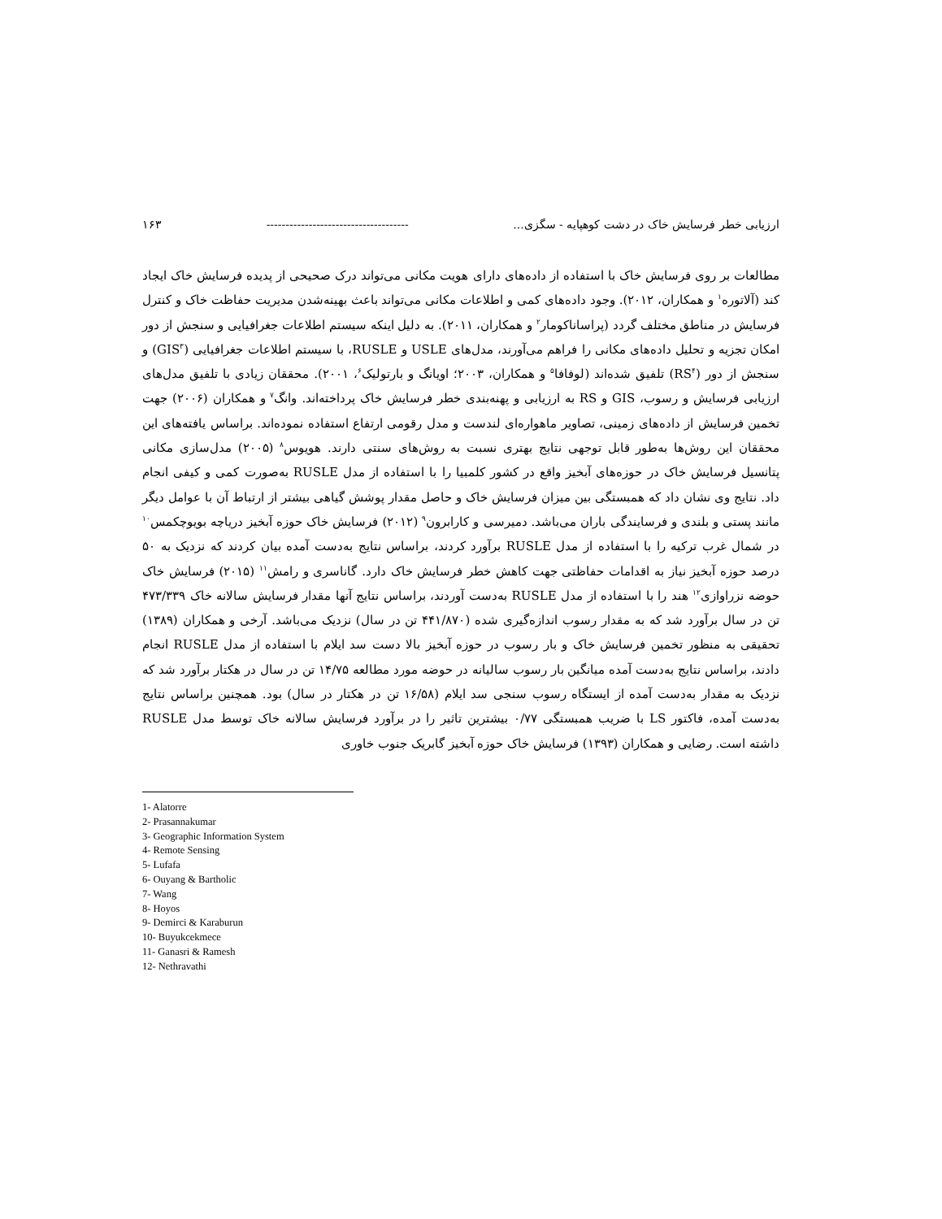ارزیابی خطر فرسایش خاک در دشت کوهپایه - سگزی... ------------------------------------- ۱۶۳
مطالعات بر روی فرسایش خاک با استفاده از داده‌های دارای هویت مکانی می‌تواند درک صحیحی از پدیده فرسایش خاک ایجاد کند (آلاتوره<sup>۱</sup> و همکاران، ۲۰۱۲). وجود داده‌های کمی و اطلاعات مکانی می‌تواند باعث بهینه‌شدن مدیریت حفاظت خاک و کنترل فرسایش در مناطق مختلف گردد (پراساناکومار<sup>۲</sup> و همکاران، ۲۰۱۱). به دلیل اینکه سیستم اطلاعات جغرافیایی و سنجش از دور امکان تجزیه و تحلیل داده‌های مکانی را فراهم می‌آورند، مدل‌های USLE و RUSLE، با سیستم اطلاعات جغرافیایی (GIS<sup>۳</sup>) و سنجش از دور (RS<sup>۴</sup>) تلفیق شده‌اند (لوفافا<sup>۵</sup> و همکاران، ۲۰۰۳؛ اویانگ و بارتولیک<sup>۶</sup>، ۲۰۰۱). محققان زیادی با تلفیق مدل‌های ارزیابی فرسایش و رسوب، GIS و RS به ارزیابی و پهنه‌بندی خطر فرسایش خاک پرداخته‌اند. وانگ<sup>۷</sup> و همکاران (۲۰۰۶) جهت تخمین فرسایش از داده‌های زمینی، تصاویر ماهواره‌ای لندست و مدل رقومی ارتفاع استفاده نموده‌اند. براساس یافته‌های این محققان این روش‌ها به‌طور قابل توجهی نتایج بهتری نسبت به روش‌های سنتی دارند. هویوس<sup>۸</sup> (۲۰۰۵) مدل‌سازی مکانی پتانسیل فرسایش خاک در حوزه‌های آبخیز واقع در کشور کلمبیا را با استفاده از مدل RUSLE به‌صورت کمی و کیفی انجام داد. نتایج وی نشان داد که همبستگی بین میزان فرسایش خاک و حاصل مقدار پوشش گیاهی بیشتر از ارتباط آن با عوامل دیگر مانند پستی و بلندی و فرسایندگی باران می‌باشد. دمیرسی و کارابرون<sup>۹</sup> (۲۰۱۲) فرسایش خاک حوزه آبخیز دریاچه بویوچکمس<sup>۱۰</sup> در شمال غرب ترکیه را با استفاده از مدل RUSLE برآورد کردند، براساس نتایج به‌دست آمده بیان کردند که نزدیک به ۵۰ درصد حوزه آبخیز نیاز به اقدامات حفاظتی جهت کاهش خطر فرسایش خاک دارد. گاناسری و رامش<sup>۱۱</sup> (۲۰۱۵) فرسایش خاک حوضه نزراوازی<sup>۱۲</sup> هند را با استفاده از مدل RUSLE به‌دست آوردند، براساس نتایج آنها مقدار فرسایش سالانه خاک ۴۷۳/۳۳۹ تن در سال برآورد شد که به مقدار رسوب اندازه‌گیری شده (۴۴۱/۸۷۰ تن در سال) نزدیک می‌باشد. آرخی و همکاران (۱۳۸۹) تحقیقی به منظور تخمین فرسایش خاک و بار رسوب در حوزه آبخیز بالا دست سد ایلام با استفاده از مدل RUSLE انجام دادند، براساس نتایج به‌دست آمده میانگین بار رسوب سالیانه در حوضه مورد مطالعه ۱۴/۷۵ تن در سال در هکتار برآورد شد که نزدیک به مقدار به‌دست آمده از ایستگاه رسوب سنجی سد ایلام (۱۶/۵۸ تن در هکتار در سال) بود. همچنین براساس نتایج به‌دست آمده، فاکتور LS با ضریب همبستگی ۰/۷۷ بیشترین تاثیر را در برآورد فرسایش سالانه خاک توسط مدل RUSLE داشته است. رضایی و همکاران (۱۳۹۳) فرسایش خاک حوزه آبخیز گابریک جنوب خاوری
1- Alatorre
2- Prasannakumar
3- Geographic Information System
4- Remote Sensing
5- Lufafa
6- Ouyang & Bartholic
7- Wang
8- Hoyos
9- Demirci & Karaburun
10- Buyukcekmece
11- Ganasri & Ramesh
12- Nethravathi